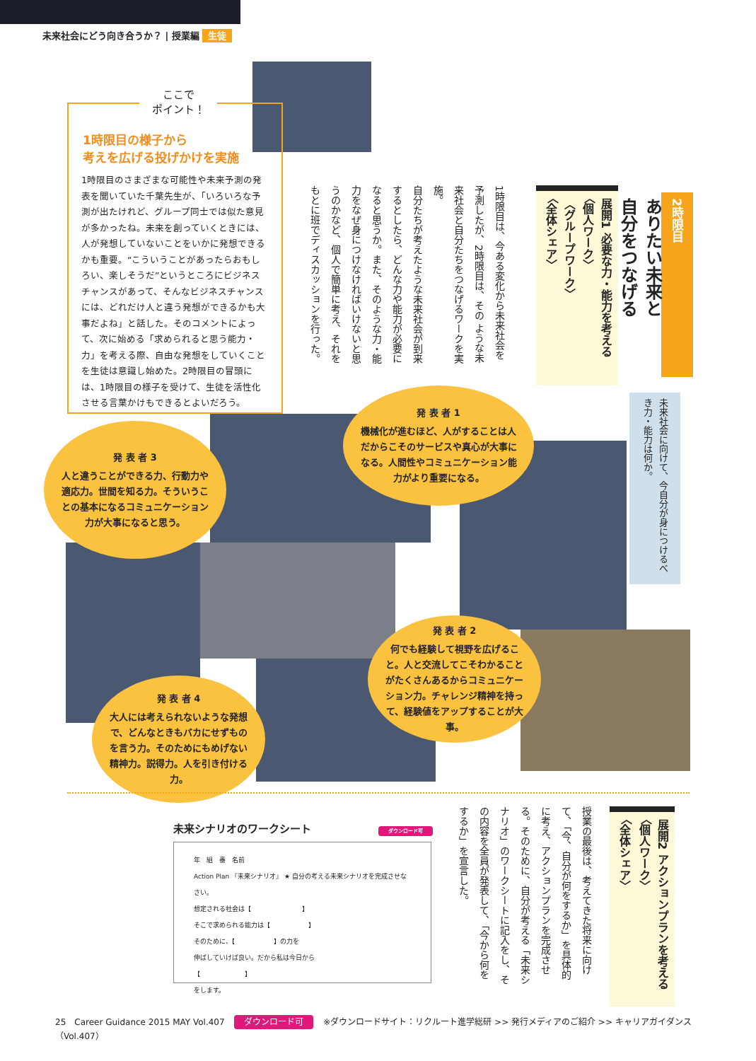未来社会にどう向き合うか？ | 授業編 生徒
ここで
ポイント！
1時限目の様子から
考えを広げる投げかけを実施
1時限目のさまざまな可能性や未来予測の発表を聞いていた千葉先生が、「いろいろな予測が出たけれど、グループ同士では似た意見が多かったね。未来を創っていくときには、人が発想していないことをいかに発想できるかも重要。“こういうことがあったらおもしろい、楽しそうだ”というところにビジネスチャンスがあって、そんなビジネスチャンスには、どれだけ人と違う発想ができるかも大事だよね」と話した。そのコメントによって、次に始める「求められると思う能力・力」を考える際、自由な発想をしていくことを生徒は意識し始めた。2時限目の冒頭には、1時限目の様子を受けて、生徒を活性化させる言葉かけもできるとよいだろう。
2時限目
ありたい未来と
自分をつなげる
展開1 必要な力・能力を考える
〈個人ワーク〉
〈グループワーク〉
〈全体シェア〉
1時限目は、今ある変化から未来社会を予測したが、2時限目は、その ような未来社会と自分たちをつなげるワークを実施。
自分たちが考えたような未来社会が到来するとしたら、どんな力や能力が必要になると思うか。また、そのような力・能力をなぜ身につけなければいけないと思うのかなど、個人で簡単に考え、それをもとに班でディスカッションを行った。
未来社会に向けて、今自分が身につけるべき力・能力は何か。
発 表 者 1
機械化が進むほど、人がすることは人だからこそのサービスや真心が大事になる。人間性やコミュニケーション能力がより重要になる。
発 表 者 3
人と違うことができる力、行動力や適応力。世間を知る力。そういうことの基本になるコミュニケーション力が大事になると思う。
発 表 者 2
何でも経験して視野を広げること。人と交流してこそわかることがたくさんあるからコミュニケーション力。チャレンジ精神を持って、経験値をアップすることが大事。
発 表 者 4
大人には考えられないような発想で、どんなときもバカにせずものを言う力。そのためにもめげない精神力。説得力。人を引き付ける力。
未来シナリオのワークシート ダウンロード可
年　組　番　名前
Action Plan 『未来シナリオ』 ★ 自分の考える未来シナリオを完成させなさい。
想定される社会は【　　　　　　　　】
そこで求められる能力は【　　　　　　】
そのために、【　　　　　　】の力を
伸ばしていけば良い。だから私は今日から
【　　　　　　　】
をします。
展開2 アクションプランを考える
〈個人ワーク〉
〈全体シェア〉
授業の最後は、考えてきた将来に向けて、「今、自分が何をするか」を具体的に考え、アクションプランを完成させる。そのために、自分が考える「未来シナリオ」のワークシートに記入をし、その内容を全員が発表して、「今から何をするか」を宣言した。
25　Career Guidance 2015 MAY Vol.407 ダウンロード可 ※ダウンロードサイト：リクルート進学総研 >> 発行メディアのご紹介 >> キャリアガイダンス（Vol.407）